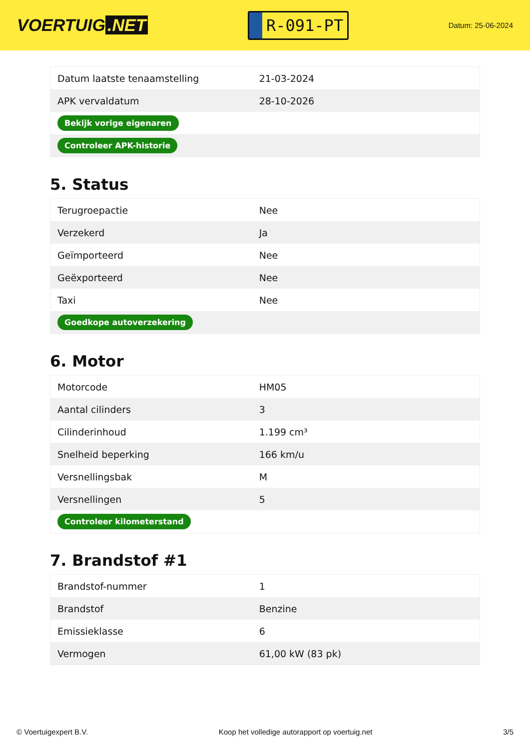VOERTUIG.NET
R-091-PT
Datum: 25-06-2024
| Datum laatste tenaamstelling | 21-03-2024 |
| APK vervaldatum | 28-10-2026 |
| Bekijk vorige eigenaren | |
| Controleer APK-historie | |
5. Status
| Terugroepactie | Nee |
| Verzekerd | Ja |
| Geïmporteerd | Nee |
| Geëxporteerd | Nee |
| Taxi | Nee |
| Goedkope autoverzekering | |
6. Motor
| Motorcode | HM05 |
| Aantal cilinders | 3 |
| Cilinderinhoud | 1.199 cm³ |
| Snelheid beperking | 166 km/u |
| Versnellingsbak | M |
| Versnellingen | 5 |
| Controleer kilometerstand | |
7. Brandstof #1
| Brandstof-nummer | 1 |
| Brandstof | Benzine |
| Emissieklasse | 6 |
| Vermogen | 61,00 kW (83 pk) |
© Voertuigexpert B.V. Koop het volledige autorapport op voertuig.net 3/5